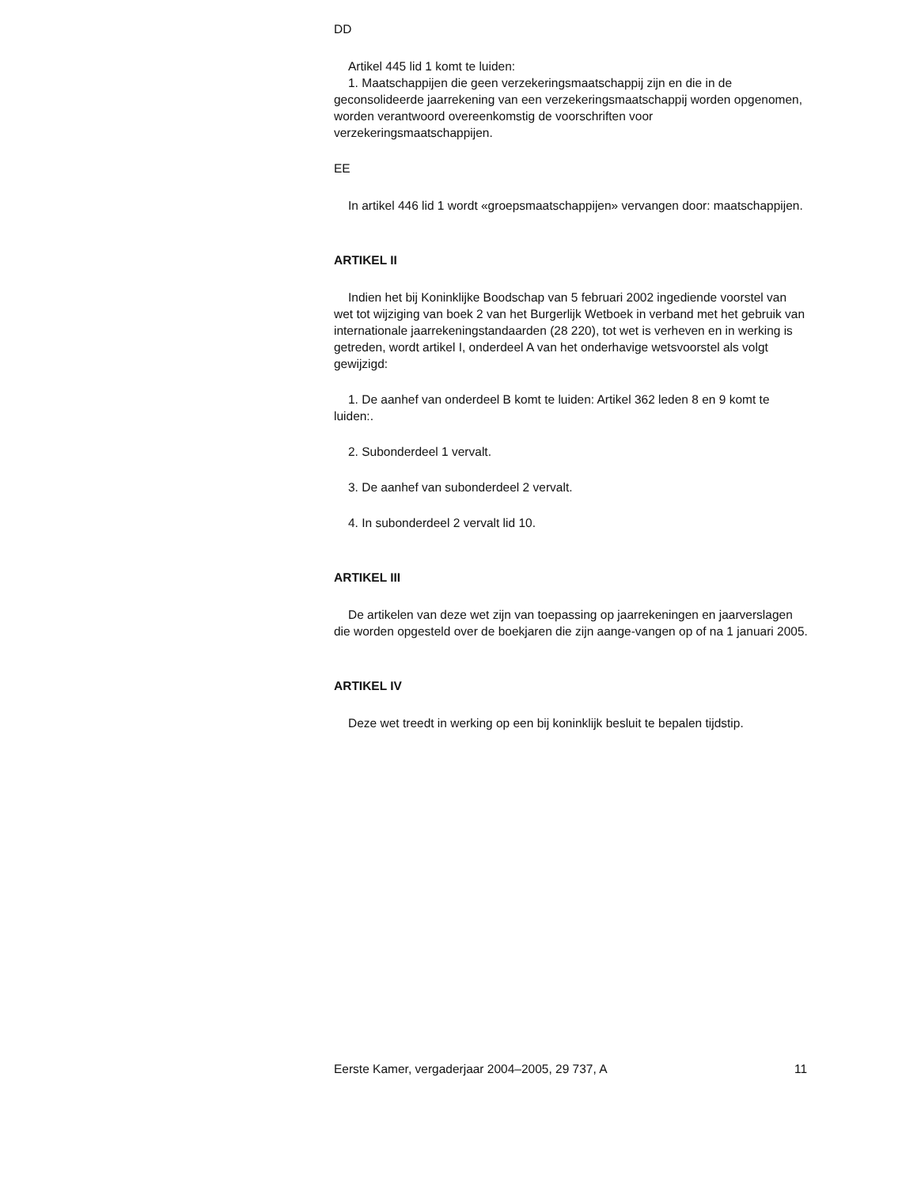DD
Artikel 445 lid 1 komt te luiden:
1. Maatschappijen die geen verzekeringsmaatschappij zijn en die in de geconsolideerde jaarrekening van een verzekeringsmaatschappij worden opgenomen, worden verantwoord overeenkomstig de voorschriften voor verzekeringsmaatschappijen.
EE
In artikel 446 lid 1 wordt «groepsmaatschappijen» vervangen door: maatschappijen.
ARTIKEL II
Indien het bij Koninklijke Boodschap van 5 februari 2002 ingediende voorstel van wet tot wijziging van boek 2 van het Burgerlijk Wetboek in verband met het gebruik van internationale jaarrekeningstandaarden (28 220), tot wet is verheven en in werking is getreden, wordt artikel I, onderdeel A van het onderhavige wetsvoorstel als volgt gewijzigd:
1. De aanhef van onderdeel B komt te luiden: Artikel 362 leden 8 en 9 komt te luiden:.
2. Subonderdeel 1 vervalt.
3. De aanhef van subonderdeel 2 vervalt.
4. In subonderdeel 2 vervalt lid 10.
ARTIKEL III
De artikelen van deze wet zijn van toepassing op jaarrekeningen en jaarverslagen die worden opgesteld over de boekjaren die zijn aange-vangen op of na 1 januari 2005.
ARTIKEL IV
Deze wet treedt in werking op een bij koninklijk besluit te bepalen tijdstip.
Eerste Kamer, vergaderjaar 2004–2005, 29 737, A 11